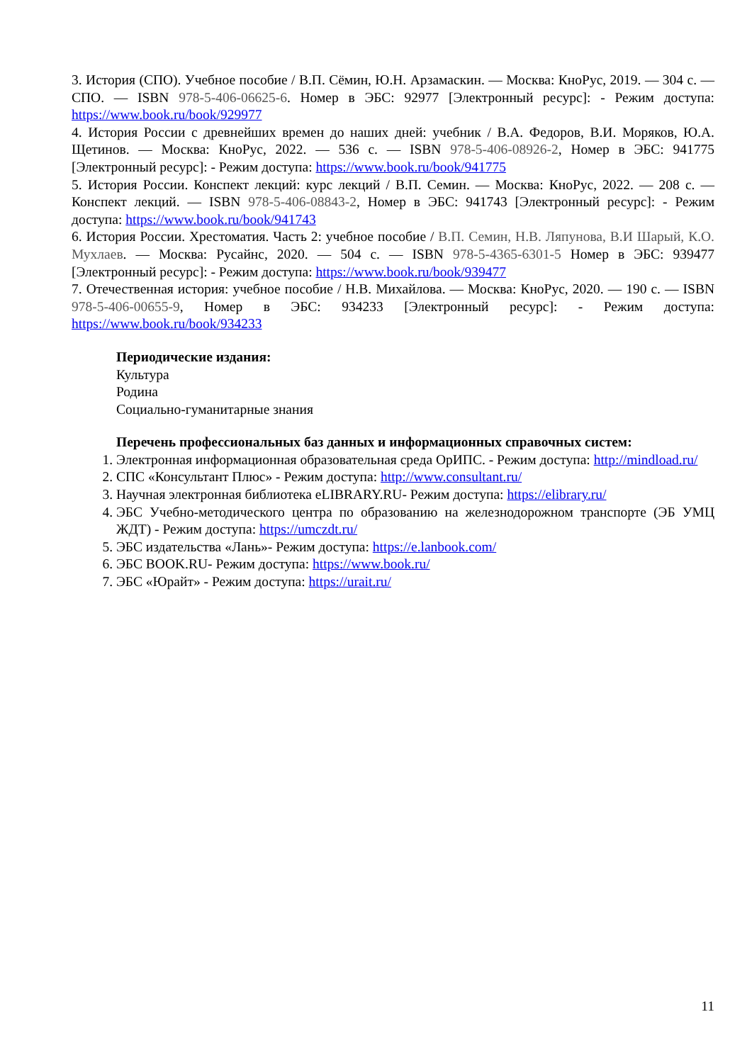3. История (СПО). Учебное пособие / В.П. Сёмин, Ю.Н. Арзамаскин. — Москва: КноРус, 2019. — 304 с. — СПО. — ISBN 978-5-406-06625-6. Номер в ЭБС: 92977 [Электронный ресурс]: - Режим доступа: https://www.book.ru/book/929977
4. История России с древнейших времен до наших дней: учебник / В.А. Федоров, В.И. Моряков, Ю.А. Щетинов. — Москва: КноРус, 2022. — 536 с. — ISBN 978-5-406-08926-2, Номер в ЭБС: 941775 [Электронный ресурс]: - Режим доступа: https://www.book.ru/book/941775
5. История России. Конспект лекций: курс лекций / В.П. Семин. — Москва: КноРус, 2022. — 208 с. — Конспект лекций. — ISBN 978-5-406-08843-2, Номер в ЭБС: 941743 [Электронный ресурс]: - Режим доступа: https://www.book.ru/book/941743
6. История России. Хрестоматия. Часть 2: учебное пособие / В.П. Семин, Н.В. Ляпунова, В.И Шарый, К.О. Мухлаев. — Москва: Русайнс, 2020. — 504 с. — ISBN 978-5-4365-6301-5 Номер в ЭБС: 939477 [Электронный ресурс]: - Режим доступа: https://www.book.ru/book/939477
7. Отечественная история: учебное пособие / Н.В. Михайлова. — Москва: КноРус, 2020. — 190 с. — ISBN 978-5-406-00655-9, Номер в ЭБС: 934233 [Электронный ресурс]: - Режим доступа: https://www.book.ru/book/934233
Периодические издания:
Культура
Родина
Социально-гуманитарные знания
Перечень профессиональных баз данных и информационных справочных систем:
1. Электронная информационная образовательная среда ОрИПС. - Режим доступа: http://mindload.ru/
2. СПС «Консультант Плюс» - Режим доступа: http://www.consultant.ru/
3. Научная электронная библиотека eLIBRARY.RU- Режим доступа: https://elibrary.ru/
4. ЭБС Учебно-методического центра по образованию на железнодорожном транспорте (ЭБ УМЦ ЖДТ) - Режим доступа: https://umczdt.ru/
5. ЭБС издательства «Лань»- Режим доступа: https://e.lanbook.com/
6. ЭБС BOOK.RU- Режим доступа: https://www.book.ru/
7. ЭБС «Юрайт» - Режим доступа: https://urait.ru/
11